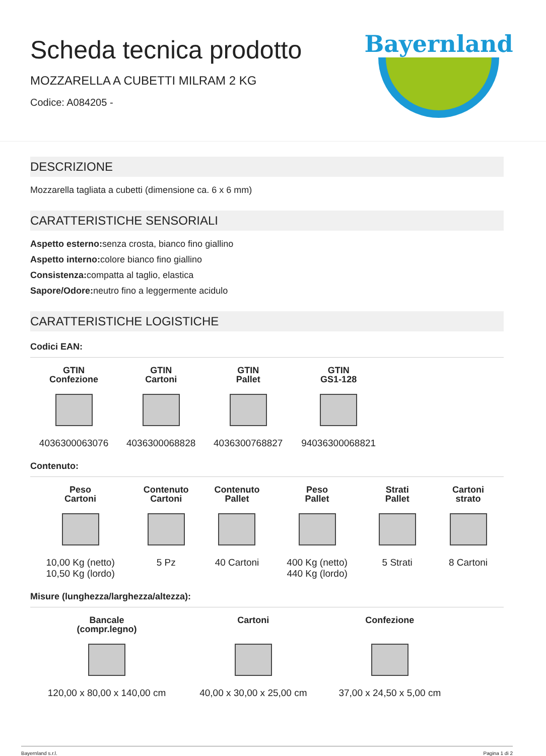Scheda tecnica prodotto
MOZZARELLA A CUBETTI MILRAM 2 KG
Codice: A084205 -
Bayernland
DESCRIZIONE
Mozzarella tagliata a cubetti (dimensione ca. 6 x 6 mm)
CARATTERISTICHE SENSORIALI
Aspetto esterno: senza crosta, bianco fino giallino
Aspetto interno: colore bianco fino giallino
Consistenza: compatta al taglio, elastica
Sapore/Odore: neutro fino a leggermente acidulo
CARATTERISTICHE LOGISTICHE
Codici EAN:
| GTIN Confezione | GTIN Cartoni | GTIN Pallet | GTIN GS1-128 |
| --- | --- | --- | --- |
| 4036300063076 | 4036300068828 | 4036300768827 | 94036300068821 |
Contenuto:
| Peso Cartoni | Contenuto Cartoni | Contenuto Pallet | Peso Pallet | Strati Pallet | Cartoni strato |
| --- | --- | --- | --- | --- | --- |
| 10,00 Kg (netto) 10,50 Kg (lordo) | 5 Pz | 40 Cartoni | 400 Kg (netto) 440 Kg (lordo) | 5 Strati | 8 Cartoni |
Misure (lunghezza/larghezza/altezza):
| Bancale (compr.legno) | Cartoni | Confezione |
| --- | --- | --- |
| 120,00 x 80,00 x 140,00 cm | 40,00 x 30,00 x 25,00 cm | 37,00 x 24,50 x 5,00 cm |
Bayernland s.r.l. Pagina 1 di 2